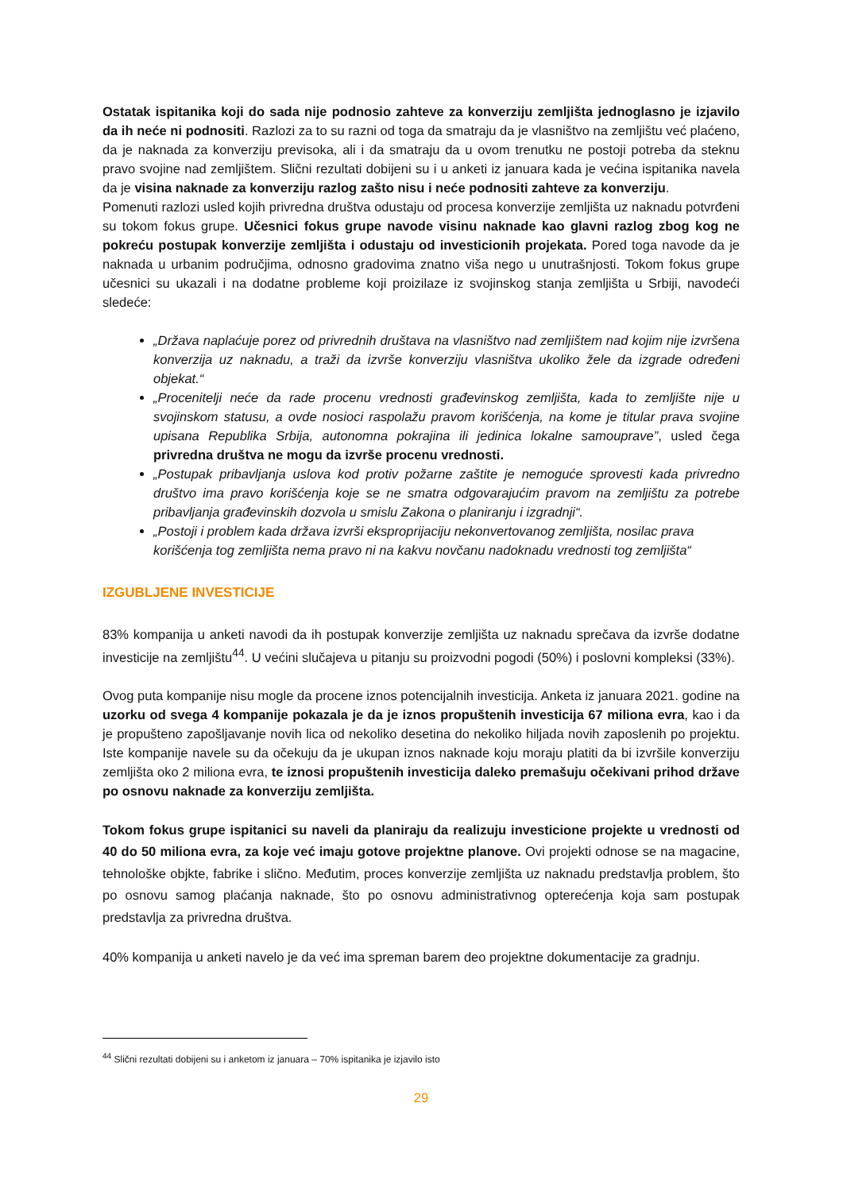Ostatak ispitanika koji do sada nije podnosio zahteve za konverziju zemljišta jednoglasno je izjavilo da ih neće ni podnositi. Razlozi za to su razni od toga da smatraju da je vlasništvo na zemljištu već plaćeno, da je naknada za konverziju previsoka, ali i da smatraju da u ovom trenutku ne postoji potreba da steknu pravo svojine nad zemljištem. Slični rezultati dobijeni su i u anketi iz januara kada je većina ispitanika navela da je visina naknade za konverziju razlog zašto nisu i neće podnositi zahteve za konverziju.
Pomenuti razlozi usled kojih privredna društva odustaju od procesa konverzije zemljišta uz naknadu potvrđeni su tokom fokus grupe. Učesnici fokus grupe navode visinu naknade kao glavni razlog zbog kog ne pokreću postupak konverzije zemljišta i odustaju od investicionih projekata. Pored toga navode da je naknada u urbanim područjima, odnosno gradovima znatno viša nego u unutrašnjosti. Tokom fokus grupe učesnici su ukazali i na dodatne probleme koji proizilaze iz svojinskog stanja zemljišta u Srbiji, navodeći sledeće:
„Država naplaćuje porez od privrednih društava na vlasništvo nad zemljištem nad kojim nije izvršena konverzija uz naknadu, a traži da izvrše konverziju vlasništva ukoliko žele da izgrade određeni objekat.“
„Procenitelji neće da rade procenu vrednosti građevinskog zemljišta, kada to zemljište nije u svojinskom statusu, a ovde nosioci raspolažu pravom korišćenja, na kome je titular prava svojine upisana Republika Srbija, autonomna pokrajina ili jedinica lokalne samouprave”, usled čega privredna društva ne mogu da izvrše procenu vrednosti.
„Postupak pribavljanja uslova kod protiv požarne zaštite je nemoguće sprovesti kada privredno društvo ima pravo korišćenja koje se ne smatra odgovarajućim pravom na zemljištu za potrebe pribavljanja građevinskih dozvola u smislu Zakona o planiranju i izgradnji“.
„Postoji i problem kada država izvrši eksproprijaciju nekonvertovanog zemljišta, nosilac prava korišćenja tog zemljišta nema pravo ni na kakvu novčanu nadoknadu vrednosti tog zemljišta“
IZGUBLJENE INVESTICIJE
83% kompanija u anketi navodi da ih postupak konverzije zemljišta uz naknadu sprečava da izvrše dodatne investicije na zemljištu<sup>44</sup>. U većini slučajeva u pitanju su proizvodni pogodi (50%) i poslovni kompleksi (33%).
Ovog puta kompanije nisu mogle da procene iznos potencijalnih investicija. Anketa iz januara 2021. godine na uzorku od svega 4 kompanije pokazala je da je iznos propuštenih investicija 67 miliona evra, kao i da je propušteno zapošljavanje novih lica od nekoliko desetina do nekoliko hiljada novih zaposlenih po projektu. Iste kompanije navele su da očekuju da je ukupan iznos naknade koju moraju platiti da bi izvršile konverziju zemljišta oko 2 miliona evra, te iznosi propuštenih investicija daleko premašuju očekivani prihod države po osnovu naknade za konverziju zemljišta.
Tokom fokus grupe ispitanici su naveli da planiraju da realizuju investicione projekte u vrednosti od 40 do 50 miliona evra, za koje već imaju gotove projektne planove. Ovi projekti odnose se na magacine, tehnološke objkte, fabrike i slično. Međutim, proces konverzije zemljišta uz naknadu predstavlja problem, što po osnovu samog plaćanja naknade, što po osnovu administrativnog opterećenja koja sam postupak predstavlja za privredna društva.
40% kompanija u anketi navelo je da već ima spreman barem deo projektne dokumentacije za gradnju.
<sup>44</sup> Slični rezultati dobijeni su i anketom iz januara – 70% ispitanika je izjavilo isto
29